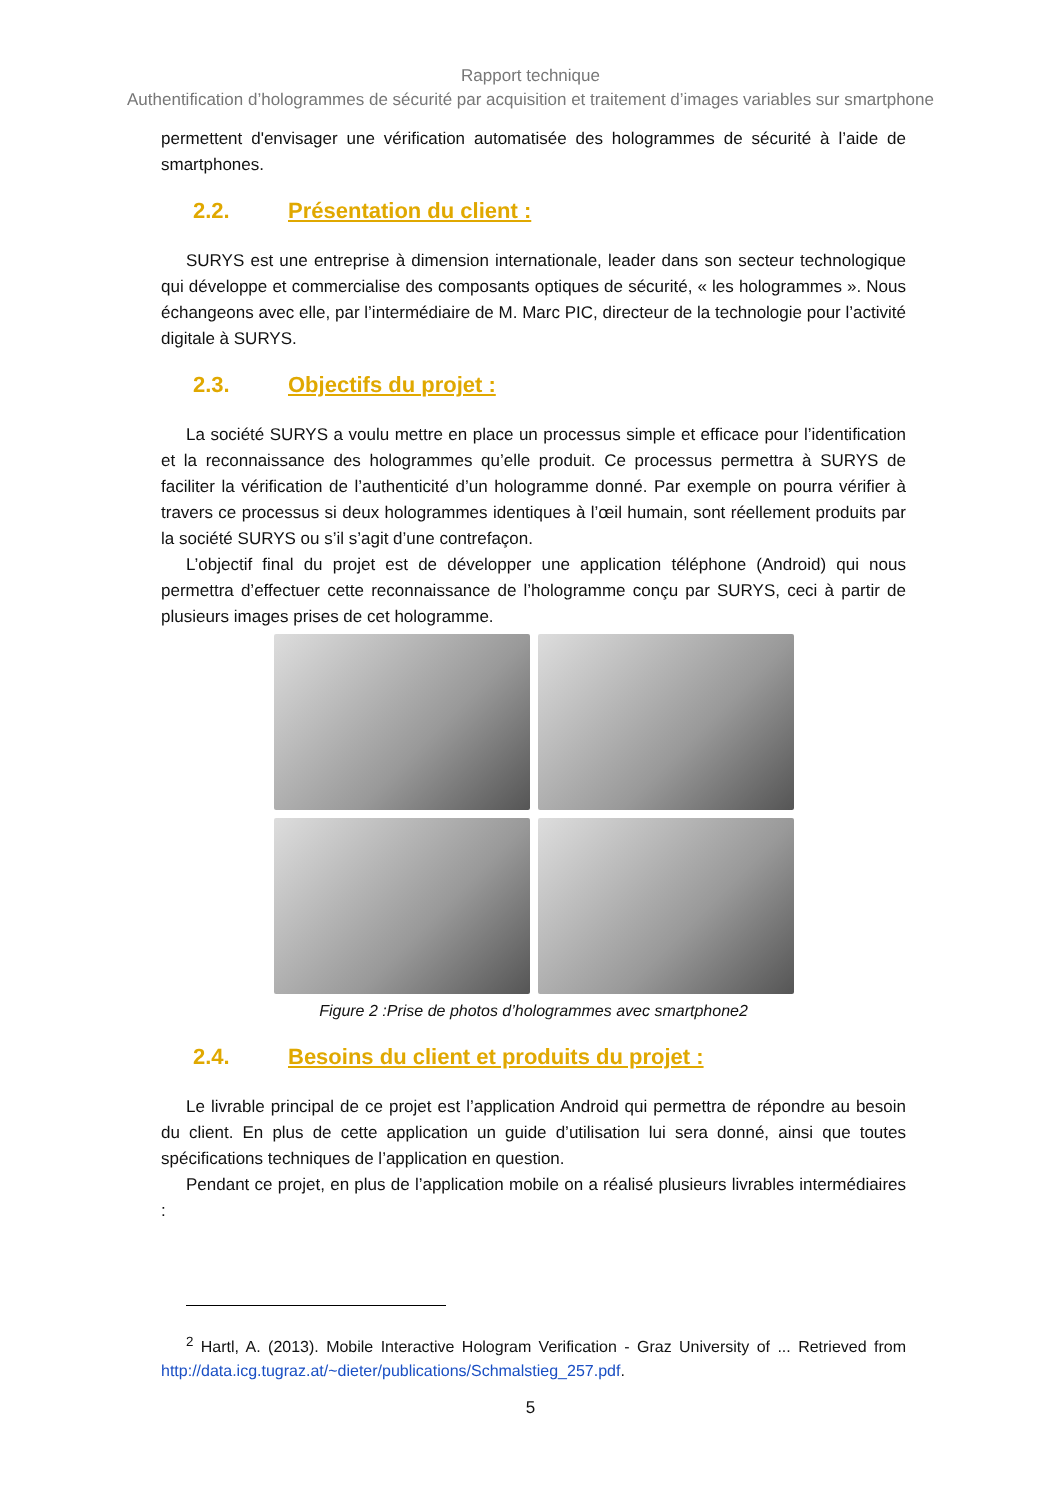Rapport technique
Authentification d’hologrammes de sécurité par acquisition et traitement d’images variables sur smartphone
permettent d'envisager une vérification automatisée des hologrammes de sécurité à l’aide de smartphones.
2.2. Présentation du client :
SURYS est une entreprise à dimension internationale, leader dans son secteur technologique qui développe et commercialise des composants optiques de sécurité, « les hologrammes ». Nous échangeons avec elle, par l’intermédiaire de M. Marc PIC, directeur de la technologie pour l’activité digitale à SURYS.
2.3. Objectifs du projet :
La société SURYS a voulu mettre en place un processus simple et efficace pour l’identification et la reconnaissance des hologrammes qu’elle produit. Ce processus permettra à SURYS de faciliter la vérification de l’authenticité d’un hologramme donné. Par exemple on pourra vérifier à travers ce processus si deux hologrammes identiques à l’œil humain, sont réellement produits par la société SURYS ou s’il s’agit d’une contrefaçon.
L’objectif final du projet est de développer une application téléphone (Android) qui nous permettra d’effectuer cette reconnaissance de l’hologramme conçu par SURYS, ceci à partir de plusieurs images prises de cet hologramme.
Figure 2 :Prise de photos d’hologrammes avec smartphone2
2.4. Besoins du client et produits du projet :
Le livrable principal de ce projet est l’application Android qui permettra de répondre au besoin du client. En plus de cette application un guide d’utilisation lui sera donné, ainsi que toutes spécifications techniques de l’application en question.
Pendant ce projet, en plus de l’application mobile on a réalisé plusieurs livrables intermédiaires :
<sup>2</sup> Hartl, A. (2013). Mobile Interactive Hologram Verification - Graz University of ... Retrieved from http://data.icg.tugraz.at/~dieter/publications/Schmalstieg_257.pdf.
5